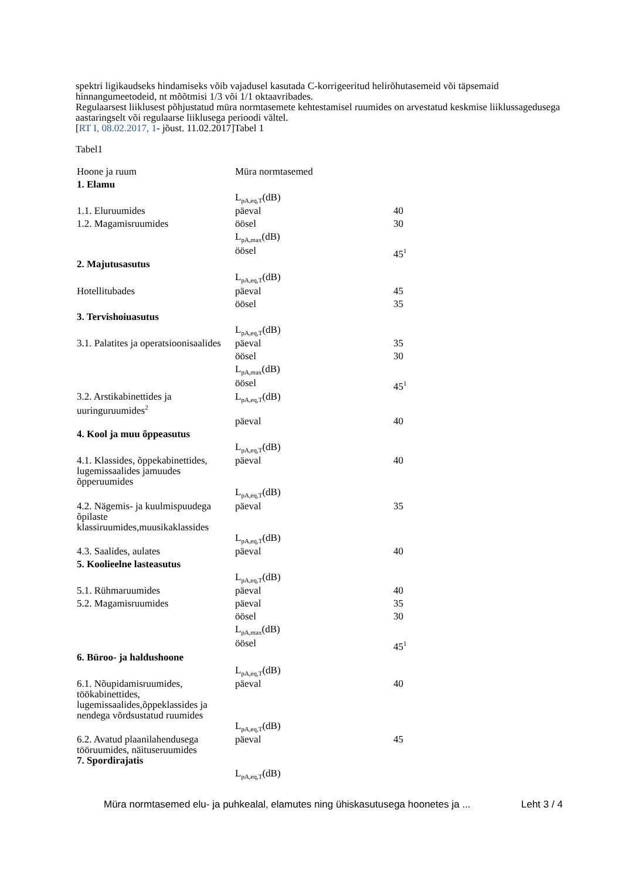spektri ligikaudseks hindamiseks võib vajadusel kasutada C-korrigeeritud helirõhutasemeid või täpsemaid hinnangumeetodeid, nt mõõtmisi 1/3 või 1/1 oktaavribades.
Regulaarsest liiklusest põhjustatud müra normtasemete kehtestamisel ruumides on arvestatud keskmise liiklussagedusega aastaringselt või regulaarse liiklusega perioodi vältel.
[RT I, 08.02.2017, 1- jõust. 11.02.2017]Tabel 1
Tabel1
| Hoone ja ruum | Müra normtasemed | |
| 1. Elamu | | |
| | L<sub>pA,eq,T</sub>(dB) | |
| 1.1. Eluruumides | päeval | 40 |
| 1.2. Magamisruumides | öösel | 30 |
| | L<sub>pA,max</sub>(dB) | |
| | öösel | 45<sup>1</sup> |
| 2. Majutusasutus | | |
| | L<sub>pA,eq,T</sub>(dB) | |
| Hotellitubades | päeval | 45 |
| | öösel | 35 |
| 3. Tervishoiuasutus | | |
| | L<sub>pA,eq,T</sub>(dB) | |
| 3.1. Palatites ja operatsioonisaalides | päeval | 35 |
| | öösel | 30 |
| | L<sub>pA,max</sub>(dB) | |
| | öösel | 45<sup>1</sup> |
| 3.2. Arstikabinettides ja uuringuruumides<sup>2</sup> | L<sub>pA,eq,T</sub>(dB) | |
| | päeval | 40 |
| 4. Kool ja muu õppeasutus | | |
| | L<sub>pA,eq,T</sub>(dB) | |
| 4.1. Klassides, õppekabinettides, lugemissaalides jamuudes õpperuumides | päeval | 40 |
| | L<sub>pA,eq,T</sub>(dB) | |
| 4.2. Nägemis- ja kuulmispuudega õpilaste klassiruumides,muusikaklassides | päeval | 35 |
| | L<sub>pA,eq,T</sub>(dB) | |
| 4.3. Saalides, aulates | päeval | 40 |
| 5. Koolieelne lasteasutus | | |
| | L<sub>pA,eq,T</sub>(dB) | |
| 5.1. Rühmaruumides | päeval | 40 |
| 5.2. Magamisruumides | päeval | 35 |
| | öösel | 30 |
| | L<sub>pA,max</sub>(dB) | |
| | öösel | 45<sup>1</sup> |
| 6. Büroo- ja haldushoone | | |
| | L<sub>pA,eq,T</sub>(dB) | |
| 6.1. Nõupidamisruumides, töökabinettides, lugemissaalides,õppeklassides ja nendega võrdsustatud ruumides | päeval | 40 |
| | L<sub>pA,eq,T</sub>(dB) | |
| 6.2. Avatud plaanilahendusega tööruumides, näituseruumides | päeval | 45 |
| 7. Spordirajatis | | |
| | L<sub>pA,eq,T</sub>(dB) | |
Müra normtasemed elu- ja puhkealal, elamutes ning ühiskasutusega hoonetes ja ... Leht 3 / 4